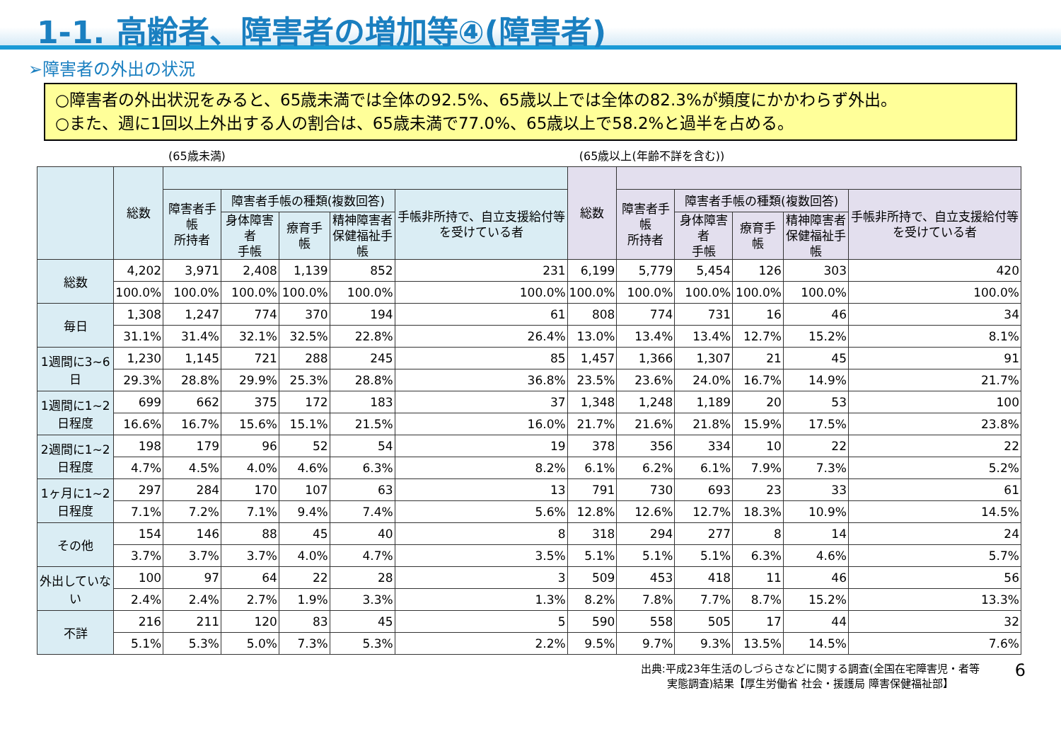1-1. 高齢者、障害者の増加等④(障害者)
➢障害者の外出の状況
○障害者の外出状況をみると、65歳未満では全体の92.5%、65歳以上では全体の82.3%が頻度にかかわらず外出。
○また、週に1回以上外出する人の割合は、65歳未満で77.0%、65歳以上で58.2%と過半を占める。
(65歳未満) (65歳以上(年齢不詳を含む))
| | 総数 | | | | | | 総数 | | | | | |
| --- | --- | --- | --- | --- | --- | --- | --- | --- | --- | --- | --- | --- |
| | | 障害者手帳 所持者 | 障害者手帳の種類(複数回答) | | | 手帳非所持で、自立支援給付等を受けている者 | | 障害者手帳 所持者 | 障害者手帳の種類(複数回答) | | | 手帳非所持で、自立支援給付等を受けている者 |
| | | | 身体障害者 手帳 | 療育手帳 | 精神障害者 保健福祉手帳 | | | | 身体障害者 手帳 | 療育手帳 | 精神障害者 保健福祉手帳 | |
| 総数 | 4,202 | 3,971 | 2,408 | 1,139 | 852 | 231 | 6,199 | 5,779 | 5,454 | 126 | 303 | 420 |
| | 100.0% | 100.0% | 100.0% | 100.0% | 100.0% | 100.0% | 100.0% | 100.0% | 100.0% | 100.0% | 100.0% | 100.0% |
| 毎日 | 1,308 | 1,247 | 774 | 370 | 194 | 61 | 808 | 774 | 731 | 16 | 46 | 34 |
| | 31.1% | 31.4% | 32.1% | 32.5% | 22.8% | 26.4% | 13.0% | 13.4% | 13.4% | 12.7% | 15.2% | 8.1% |
| 1週間に3~6日 | 1,230 | 1,145 | 721 | 288 | 245 | 85 | 1,457 | 1,366 | 1,307 | 21 | 45 | 91 |
| | 29.3% | 28.8% | 29.9% | 25.3% | 28.8% | 36.8% | 23.5% | 23.6% | 24.0% | 16.7% | 14.9% | 21.7% |
| 1週間に1~2日程度 | 699 | 662 | 375 | 172 | 183 | 37 | 1,348 | 1,248 | 1,189 | 20 | 53 | 100 |
| | 16.6% | 16.7% | 15.6% | 15.1% | 21.5% | 16.0% | 21.7% | 21.6% | 21.8% | 15.9% | 17.5% | 23.8% |
| 2週間に1~2日程度 | 198 | 179 | 96 | 52 | 54 | 19 | 378 | 356 | 334 | 10 | 22 | 22 |
| | 4.7% | 4.5% | 4.0% | 4.6% | 6.3% | 8.2% | 6.1% | 6.2% | 6.1% | 7.9% | 7.3% | 5.2% |
| 1ヶ月に1~2日程度 | 297 | 284 | 170 | 107 | 63 | 13 | 791 | 730 | 693 | 23 | 33 | 61 |
| | 7.1% | 7.2% | 7.1% | 9.4% | 7.4% | 5.6% | 12.8% | 12.6% | 12.7% | 18.3% | 10.9% | 14.5% |
| その他 | 154 | 146 | 88 | 45 | 40 | 8 | 318 | 294 | 277 | 8 | 14 | 24 |
| | 3.7% | 3.7% | 3.7% | 4.0% | 4.7% | 3.5% | 5.1% | 5.1% | 5.1% | 6.3% | 4.6% | 5.7% |
| 外出していない | 100 | 97 | 64 | 22 | 28 | 3 | 509 | 453 | 418 | 11 | 46 | 56 |
| | 2.4% | 2.4% | 2.7% | 1.9% | 3.3% | 1.3% | 8.2% | 7.8% | 7.7% | 8.7% | 15.2% | 13.3% |
| 不詳 | 216 | 211 | 120 | 83 | 45 | 5 | 590 | 558 | 505 | 17 | 44 | 32 |
| | 5.1% | 5.3% | 5.0% | 7.3% | 5.3% | 2.2% | 9.5% | 9.7% | 9.3% | 13.5% | 14.5% | 7.6% |
出典:平成23年生活のしづらさなどに関する調査(全国在宅障害児・者等
実態調査)結果【厚生労働省 社会・援護局 障害保健福祉部】
6